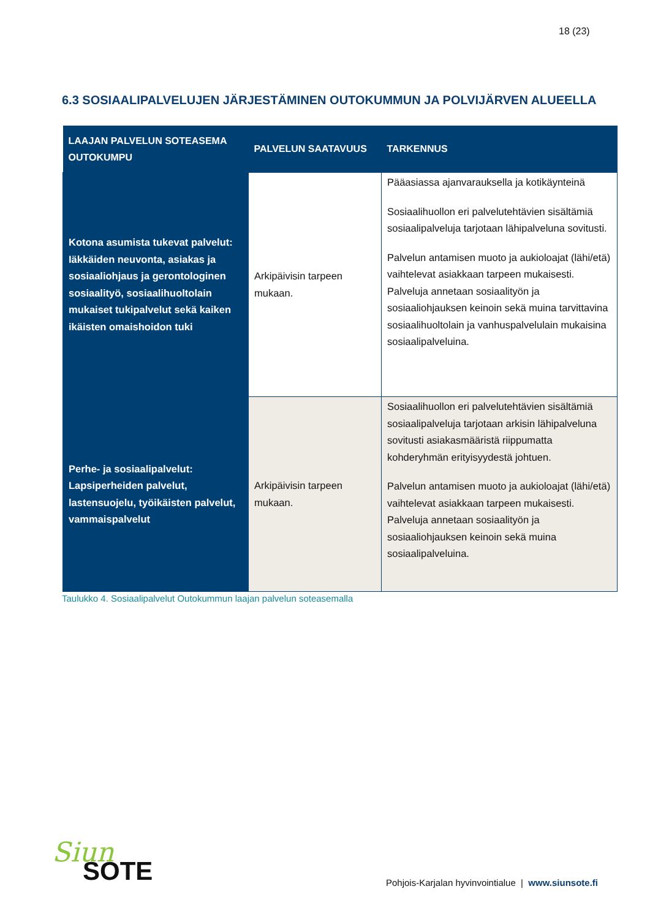18 (23)
6.3 SOSIAALIPALVELUJEN JÄRJESTÄMINEN OUTOKUMMUN JA POLVIJÄRVEN ALUEELLA
| LAAJAN PALVELUN SOTEASEMA OUTOKUMPU | PALVELUN SAATAVUUS | TARKENNUS |
| --- | --- | --- |
| Kotona asumista tukevat palvelut: Iäkkäiden neuvonta, asiakas ja sosiaaliohjaus ja gerontologinen sosiaalityö, sosiaalihuoltolain mukaiset tukipalvelut sekä kaiken ikäisten omaishoidon tuki | Arkipäivisin tarpeen mukaan. | Pääasiassa ajanvarauksella ja kotikäynteinä Sosiaalihuollon eri palvelutehtävien sisältämiä sosiaalipalveluja tarjotaan lähipalveluna sovitusti. Palvelun antamisen muoto ja aukioloajat (lähi/etä) vaihtelevat asiakkaan tarpeen mukaisesti. Palveluja annetaan sosiaalityön ja sosiaaliohjauksen keinoin sekä muina tarvittavina sosiaalihuoltolain ja vanhuspalvelulain mukaisina sosiaalipalveluina. |
| Perhe- ja sosiaalipalvelut: Lapsiperheiden palvelut, lastensuojelu, työikäisten palvelut, vammaispalvelut | Arkipäivisin tarpeen mukaan. | Sosiaalihuollon eri palvelutehtävien sisältämiä sosiaalipalveluja tarjotaan arkisin lähipalveluna sovitusti asiakasmääristä riippumatta kohderyhmän erityisyydestä johtuen. Palvelun antamisen muoto ja aukioloajat (lähi/etä) vaihtelevat asiakkaan tarpeen mukaisesti. Palveluja annetaan sosiaalityön ja sosiaaliohjauksen keinoin sekä muina sosiaalipalveluina. |
Taulukko 4. Sosiaalipalvelut Outokummun laajan palvelun soteasemalla
Siun
SOTE
Pohjois-Karjalan hyvinvointialue | www.siunsote.fi